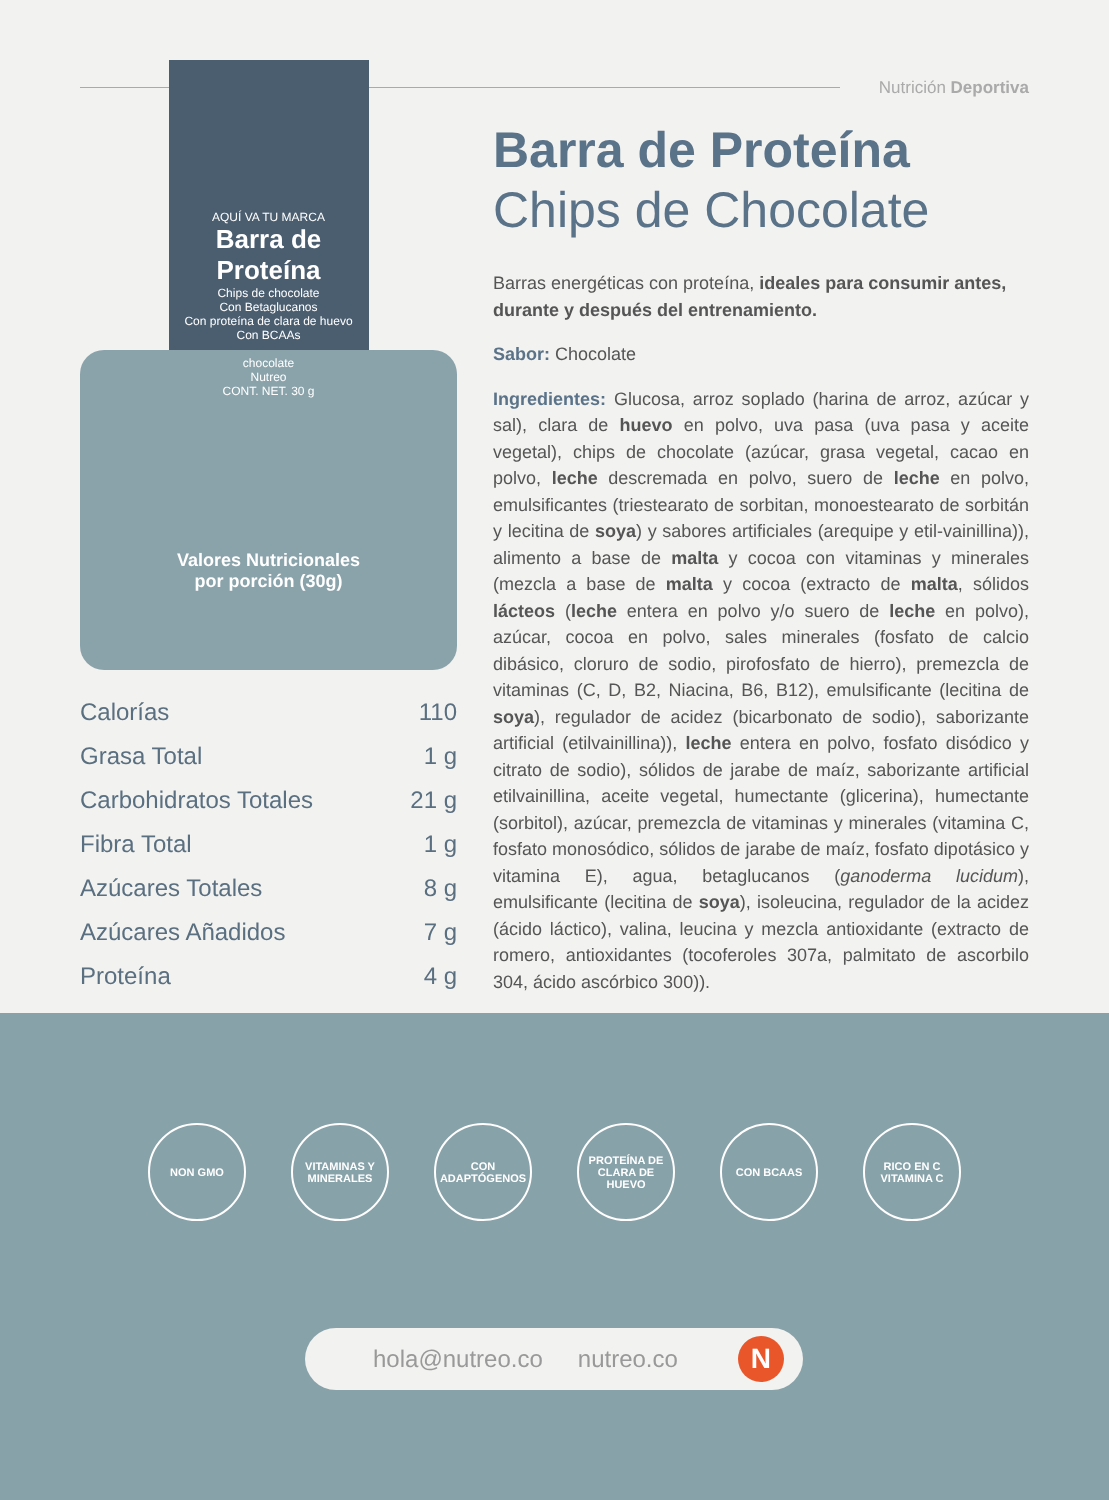Nutrición Deportiva
AQUÍ VA TU MARCA
Barra de Proteína
Chips de chocolate
Con Betaglucanos
Con proteína de clara de huevo
Con BCAAs
chocolate
Nutreo
CONT. NET. 30 g
Valores Nutricionales
por porción (30g)
| Calorías | 110 |
| Grasa Total | 1 g |
| Carbohidratos Totales | 21 g |
| Fibra Total | 1 g |
| Azúcares Totales | 8 g |
| Azúcares Añadidos | 7 g |
| Proteína | 4 g |
Barra de Proteína
Chips de Chocolate
Barras energéticas con proteína, ideales para consumir antes, durante y después del entrenamiento.
Sabor: Chocolate
Ingredientes: Glucosa, arroz soplado (harina de arroz, azúcar y sal), clara de huevo en polvo, uva pasa (uva pasa y aceite vegetal), chips de chocolate (azúcar, grasa vegetal, cacao en polvo, leche descremada en polvo, suero de leche en polvo, emulsificantes (triestearato de sorbitan, monoestearato de sorbitán y lecitina de soya) y sabores artificiales (arequipe y etil-vainillina)), alimento a base de malta y cocoa con vitaminas y minerales (mezcla a base de malta y cocoa (extracto de malta, sólidos lácteos (leche entera en polvo y/o suero de leche en polvo), azúcar, cocoa en polvo, sales minerales (fosfato de calcio dibásico, cloruro de sodio, pirofosfato de hierro), premezcla de vitaminas (C, D, B2, Niacina, B6, B12), emulsificante (lecitina de soya), regulador de acidez (bicarbonato de sodio), saborizante artificial (etilvainillina)), leche entera en polvo, fosfato disódico y citrato de sodio), sólidos de jarabe de maíz, saborizante artificial etilvainillina, aceite vegetal, humectante (glicerina), humectante (sorbitol), azúcar, premezcla de vitaminas y minerales (vitamina C, fosfato monosódico, sólidos de jarabe de maíz, fosfato dipotásico y vitamina E), agua, betaglucanos (ganoderma lucidum), emulsificante (lecitina de soya), isoleucina, regulador de la acidez (ácido láctico), valina, leucina y mezcla antioxidante (extracto de romero, antioxidantes (tocoferoles 307a, palmitato de ascorbilo 304, ácido ascórbico 300)).
NON GMO VITAMINAS Y MINERALES
CON ADAPTÓGENOS
PROTEÍNA DE CLARA DE HUEVO
CON BCAAS RICO EN C VITAMINA C
hola@nutreo.co nutreo.co
N